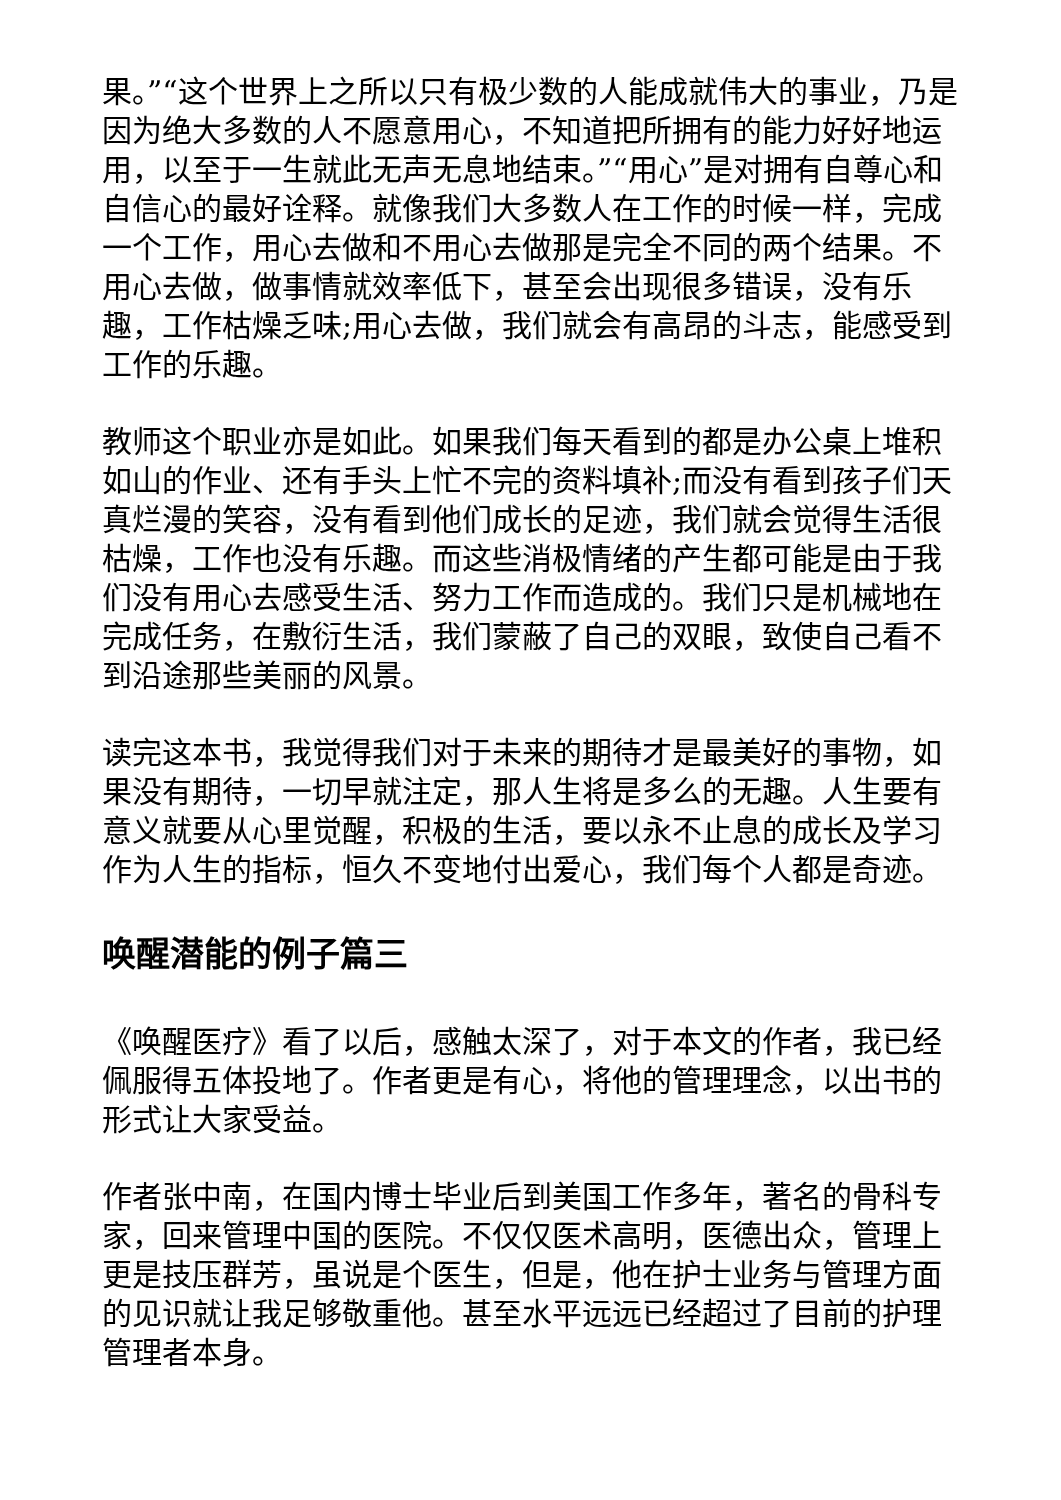果。”“这个世界上之所以只有极少数的人能成就伟大的事业，乃是因为绝大多数的人不愿意用心，不知道把所拥有的能力好好地运用，以至于一生就此无声无息地结束。”“用心”是对拥有自尊心和自信心的最好诠释。就像我们大多数人在工作的时候一样，完成一个工作，用心去做和不用心去做那是完全不同的两个结果。不用心去做，做事情就效率低下，甚至会出现很多错误，没有乐趣，工作枯燥乏味;用心去做，我们就会有高昂的斗志，能感受到工作的乐趣。
教师这个职业亦是如此。如果我们每天看到的都是办公桌上堆积如山的作业、还有手头上忙不完的资料填补;而没有看到孩子们天真烂漫的笑容，没有看到他们成长的足迹，我们就会觉得生活很枯燥，工作也没有乐趣。而这些消极情绪的产生都可能是由于我们没有用心去感受生活、努力工作而造成的。我们只是机械地在完成任务，在敷衍生活，我们蒙蔽了自己的双眼，致使自己看不到沿途那些美丽的风景。
读完这本书，我觉得我们对于未来的期待才是最美好的事物，如果没有期待，一切早就注定，那人生将是多么的无趣。人生要有意义就要从心里觉醒，积极的生活，要以永不止息的成长及学习作为人生的指标，恒久不变地付出爱心，我们每个人都是奇迹。
唤醒潜能的例子篇三
《唤醒医疗》看了以后，感触太深了，对于本文的作者，我已经佩服得五体投地了。作者更是有心，将他的管理理念，以出书的形式让大家受益。
作者张中南，在国内博士毕业后到美国工作多年，著名的骨科专家，回来管理中国的医院。不仅仅医术高明，医德出众，管理上更是技压群芳，虽说是个医生，但是，他在护士业务与管理方面的见识就让我足够敬重他。甚至水平远远已经超过了目前的护理管理者本身。